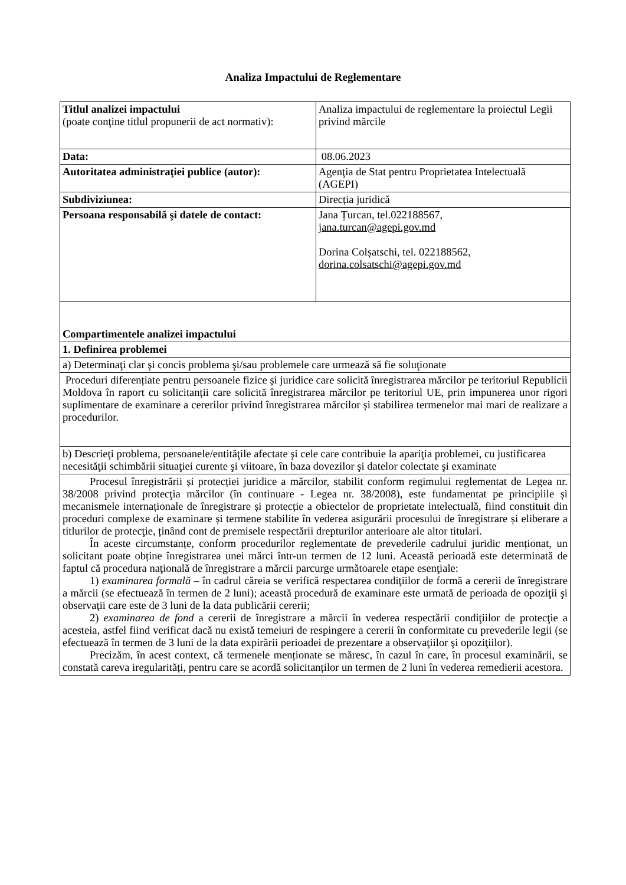Analiza Impactului de Reglementare
| Titlul analizei impactului (poate conţine titlul propunerii de act normativ): | Analiza impactului de reglementare la proiectul Legii privind mărcile |
| Data: | 08.06.2023 |
| Autoritatea administraţiei publice (autor): | Agenţia de Stat pentru Proprietatea Intelectuală (AGEPI) |
| Subdiviziunea: | Direcția juridică |
| Persoana responsabilă şi datele de contact: | Jana Țurcan, tel.022188567, jana.turcan@agepi.gov.md Dorina Colșatschi, tel. 022188562, dorina.colsatschi@agepi.gov.md |
| Compartimentele analizei impactului | |
| 1. Definirea problemei | |
| a) Determinaţi clar şi concis problema şi/sau problemele care urmează să fie soluţionate | |
| Proceduri diferențiate pentru persoanele fizice și juridice care solicită înregistrarea mărcilor pe teritoriul Republicii Moldova în raport cu solicitanții care solicită înregistrarea mărcilor pe teritoriul UE, prin impunerea unor rigori suplimentare de examinare a cererilor privind înregistrarea mărcilor și stabilirea termenelor mai mari de realizare a procedurilor. | |
| b) Descrieţi problema, persoanele/entităţile afectate şi cele care contribuie la apariţia problemei, cu justificarea necesităţii schimbării situaţiei curente şi viitoare, în baza dovezilor şi datelor colectate şi examinate | |
| Procesul înregistrării și protecției juridice a mărcilor, stabilit conform regimului reglementat de Legea nr. 38/2008 privind protecţia mărcilor (în continuare - Legea nr. 38/2008), este fundamentat pe principiile și mecanismele internaționale de înregistrare și protecție a obiectelor de proprietate intelectuală, fiind constituit din proceduri complexe de examinare și termene stabilite în vederea asigurării procesului de înregistrare și eliberare a titlurilor de protecţie, ținând cont de premisele respectării drepturilor anterioare ale altor titulari. În aceste circumstanțe, conform procedurilor reglementate de prevederile cadrului juridic menționat, un solicitant poate obține înregistrarea unei mărci într-un termen de 12 luni. Această perioadă este determinată de faptul că procedura naţională de înregistrare a mărcii parcurge următoarele etape esenţiale: 1) examinarea formală – în cadrul căreia se verifică respectarea condiţiilor de formă a cererii de înregistrare a mărcii (se efectuează în termen de 2 luni); această procedură de examinare este urmată de perioada de opoziţii şi observaţii care este de 3 luni de la data publicării cererii; 2) examinarea de fond a cererii de înregistrare a mărcii în vederea respectării condiţiilor de protecţie a acesteia, astfel fiind verificat dacă nu există temeiuri de respingere a cererii în conformitate cu prevederile legii (se efectuează în termen de 3 luni de la data expirării perioadei de prezentare a observaţiilor şi opoziţiilor). Precizăm, în acest context, că termenele menționate se măresc, în cazul în care, în procesul examinării, se constată careva iregularități, pentru care se acordă solicitanților un termen de 2 luni în vederea remedierii acestora. | |